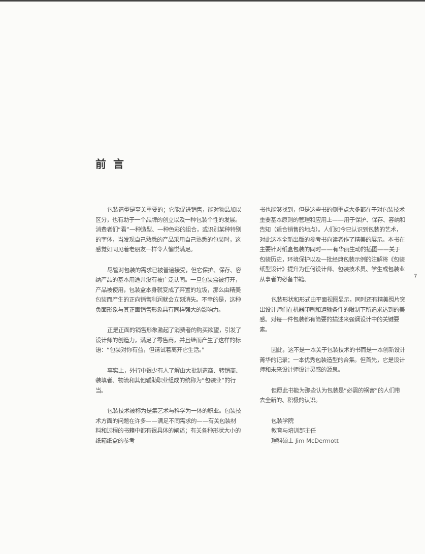前言
包装造型是至关重要的；它能促进销售，能对物品加以区分，也有助于一个品牌的创立以及一种包装个性的发展。消费者们“看”一种造型、一种色彩的组合，或识别某种特别的字体，当发现自己熟悉的产品采用自己熟悉的包装时，这感觉如同见着老朋友一样令人愉悦满足。
尽管对包装的需求已被普遍接受，但它保护、保存、容纳产品的基本用途并没有被广泛认同。一旦包装盒被打开，产品被使用，包装盒本身就变成了弃置的垃圾，那么由精美包装而产生的正向销售利润就会立刻消失。不幸的是，这种负面形象与其正面销售形象具有同样强大的影响力。
正是正面的销售形象激起了消费者的购买欲望，引发了设计师的创造力，满足了零售商，并且继而产生了这样的标语：“包装对你有益，但请试着离开它生活。”
事实上，外行中很少有人了解由大批制造商、转销商、装填者、物流和其他辅助职业组成的统称为“包装业”的行当。
包装技术被称为是集艺术与科学为一体的职业。包装技术方面的问题在许多——满足不同需求的——有关包装材料和过程的书籍中都有很具体的阐述；有关各种形状大小的纸箱纸盒的参考
书也能够找到，但是这些书的侧重点大多都在于对包装技术重要基本原则的管理和应用上——用于保护、保存、容纳和告知（适合销售的地点）。人们如今已认识到包装的艺术，对此这本全新出版的参考书向读者作了精美的展示。本书在主要针对纸盒包装的同时——有华丽生动的插图——关于包装历史，环境保护以及一批经典包装示例的注解将《包装纸型设计》提升为任何设计师、包装技术员、学生或包装业从事者的必备书籍。
包装形状和形式由平面视图显示，同时还有精美照片突出设计师们在机器印刷和运输条件的限制下所追求达到的美感。对每一件包装都有简要的描述来强调设计中的关键要素。
因此，这不是一本关于包装技术的书而是一本创新设计菁华的记录；一本优秀包装造型的合集。但首先，它是设计师和未来设计师设计灵感的源泉。
但愿此书能为那些认为包装是“必需的祸害”的人们带去全新的、积极的认识。
包装学院
教育与培训部主任
理科硕士 Jim McDermott
7